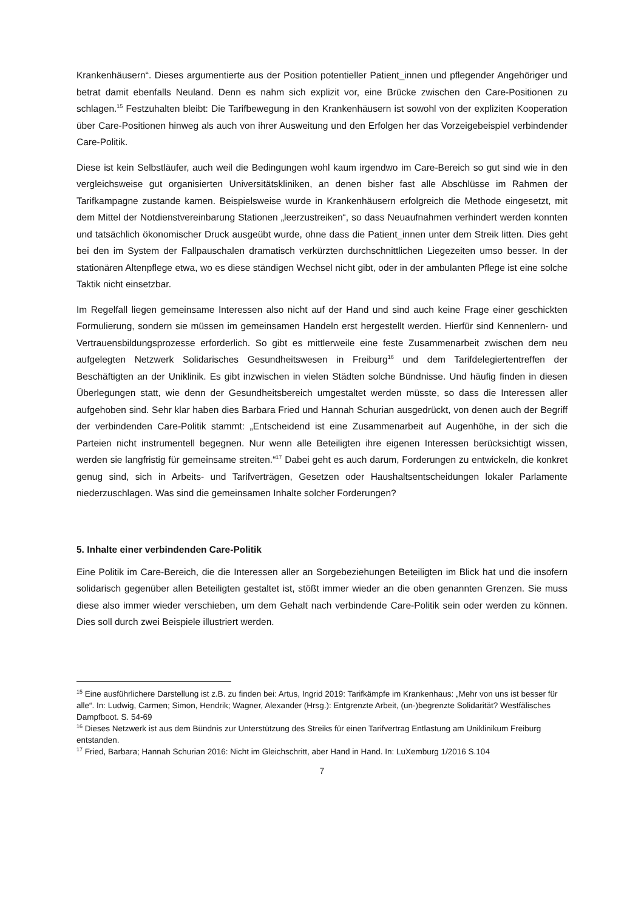Krankenhäusern“. Dieses argumentierte aus der Position potentieller Patient_innen und pflegender Angehöriger und betrat damit ebenfalls Neuland. Denn es nahm sich explizit vor, eine Brücke zwischen den Care-Positionen zu schlagen.<sup>15</sup> Festzuhalten bleibt: Die Tarifbewegung in den Krankenhäusern ist sowohl von der expliziten Kooperation über Care-Positionen hinweg als auch von ihrer Ausweitung und den Erfolgen her das Vorzeigebeispiel verbindender Care-Politik.
Diese ist kein Selbstläufer, auch weil die Bedingungen wohl kaum irgendwo im Care-Bereich so gut sind wie in den vergleichsweise gut organisierten Universitätskliniken, an denen bisher fast alle Abschlüsse im Rahmen der Tarifkampagne zustande kamen. Beispielsweise wurde in Krankenhäusern erfolgreich die Methode eingesetzt, mit dem Mittel der Notdienstvereinbarung Stationen „leerzustreiken“, so dass Neuaufnahmen verhindert werden konnten und tatsächlich ökonomischer Druck ausgeübt wurde, ohne dass die Patient_innen unter dem Streik litten. Dies geht bei den im System der Fallpauschalen dramatisch verkürzten durchschnittlichen Liegezeiten umso besser. In der stationären Altenpflege etwa, wo es diese ständigen Wechsel nicht gibt, oder in der ambulanten Pflege ist eine solche Taktik nicht einsetzbar.
Im Regelfall liegen gemeinsame Interessen also nicht auf der Hand und sind auch keine Frage einer geschickten Formulierung, sondern sie müssen im gemeinsamen Handeln erst hergestellt werden. Hierfür sind Kennenlern- und Vertrauensbildungsprozesse erforderlich. So gibt es mittlerweile eine feste Zusammenarbeit zwischen dem neu aufgelegten Netzwerk Solidarisches Gesundheitswesen in Freiburg<sup>16</sup> und dem Tarifdelegiertentreffen der Beschäftigten an der Uniklinik. Es gibt inzwischen in vielen Städten solche Bündnisse. Und häufig finden in diesen Überlegungen statt, wie denn der Gesundheitsbereich umgestaltet werden müsste, so dass die Interessen aller aufgehoben sind. Sehr klar haben dies Barbara Fried und Hannah Schurian ausgedrückt, von denen auch der Begriff der verbindenden Care-Politik stammt: „Entscheidend ist eine Zusammenarbeit auf Augenhöhe, in der sich die Parteien nicht instrumentell begegnen. Nur wenn alle Beteiligten ihre eigenen Interessen berücksichtigt wissen, werden sie langfristig für gemeinsame streiten.“<sup>17</sup> Dabei geht es auch darum, Forderungen zu entwickeln, die konkret genug sind, sich in Arbeits- und Tarifverträgen, Gesetzen oder Haushaltsentscheidungen lokaler Parlamente niederzuschlagen. Was sind die gemeinsamen Inhalte solcher Forderungen?
5. Inhalte einer verbindenden Care-Politik
Eine Politik im Care-Bereich, die die Interessen aller an Sorgebeziehungen Beteiligten im Blick hat und die insofern solidarisch gegenüber allen Beteiligten gestaltet ist, stößt immer wieder an die oben genannten Grenzen. Sie muss diese also immer wieder verschieben, um dem Gehalt nach verbindende Care-Politik sein oder werden zu können. Dies soll durch zwei Beispiele illustriert werden.
<sup>15</sup> Eine ausführlichere Darstellung ist z.B. zu finden bei: Artus, Ingrid 2019: Tarifkämpfe im Krankenhaus: „Mehr von uns ist besser für alle“. In: Ludwig, Carmen; Simon, Hendrik; Wagner, Alexander (Hrsg.): Entgrenzte Arbeit, (un-)begrenzte Solidarität? Westfälisches Dampfboot. S. 54-69
<sup>16</sup> Dieses Netzwerk ist aus dem Bündnis zur Unterstützung des Streiks für einen Tarifvertrag Entlastung am Uniklinikum Freiburg entstanden.
<sup>17</sup> Fried, Barbara; Hannah Schurian 2016: Nicht im Gleichschritt, aber Hand in Hand. In: LuXemburg 1/2016 S.104
7